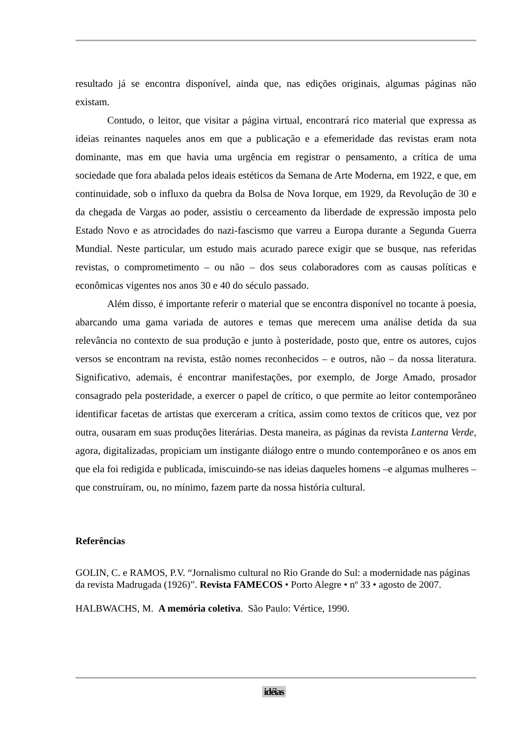resultado já se encontra disponível, ainda que, nas edições originais, algumas páginas não existam.
Contudo, o leitor, que visitar a página virtual, encontrará rico material que expressa as ideias reinantes naqueles anos em que a publicação e a efemeridade das revistas eram nota dominante, mas em que havia uma urgência em registrar o pensamento, a crítica de uma sociedade que fora abalada pelos ideais estéticos da Semana de Arte Moderna, em 1922, e que, em continuidade, sob o influxo da quebra da Bolsa de Nova Iorque, em 1929, da Revolução de 30 e da chegada de Vargas ao poder, assistiu o cerceamento da liberdade de expressão imposta pelo Estado Novo e as atrocidades do nazi-fascismo que varreu a Europa durante a Segunda Guerra Mundial. Neste particular, um estudo mais acurado parece exigir que se busque, nas referidas revistas, o comprometimento – ou não – dos seus colaboradores com as causas políticas e econômicas vigentes nos anos 30 e 40 do século passado.
Além disso, é importante referir o material que se encontra disponível no tocante à poesia, abarcando uma gama variada de autores e temas que merecem uma análise detida da sua relevância no contexto de sua produção e junto à posteridade, posto que, entre os autores, cujos versos se encontram na revista, estão nomes reconhecidos – e outros, não – da nossa literatura. Significativo, ademais, é encontrar manifestações, por exemplo, de Jorge Amado, prosador consagrado pela posteridade, a exercer o papel de crítico, o que permite ao leitor contemporâneo identificar facetas de artistas que exerceram a crítica, assim como textos de críticos que, vez por outra, ousaram em suas produções literárias. Desta maneira, as páginas da revista Lanterna Verde, agora, digitalizadas, propiciam um instigante diálogo entre o mundo contemporâneo e os anos em que ela foi redigida e publicada, imiscuindo-se nas ideias daqueles homens –e algumas mulheres – que construíram, ou, no mínimo, fazem parte da nossa história cultural.
Referências
GOLIN, C. e RAMOS, P.V. “Jornalismo cultural no Rio Grande do Sul: a modernidade nas páginas da revista Madrugada (1926)”. Revista FAMECOS • Porto Alegre • nº 33 • agosto de 2007.
HALBWACHS, M. A memória coletiva. São Paulo: Vértice, 1990.
idéias